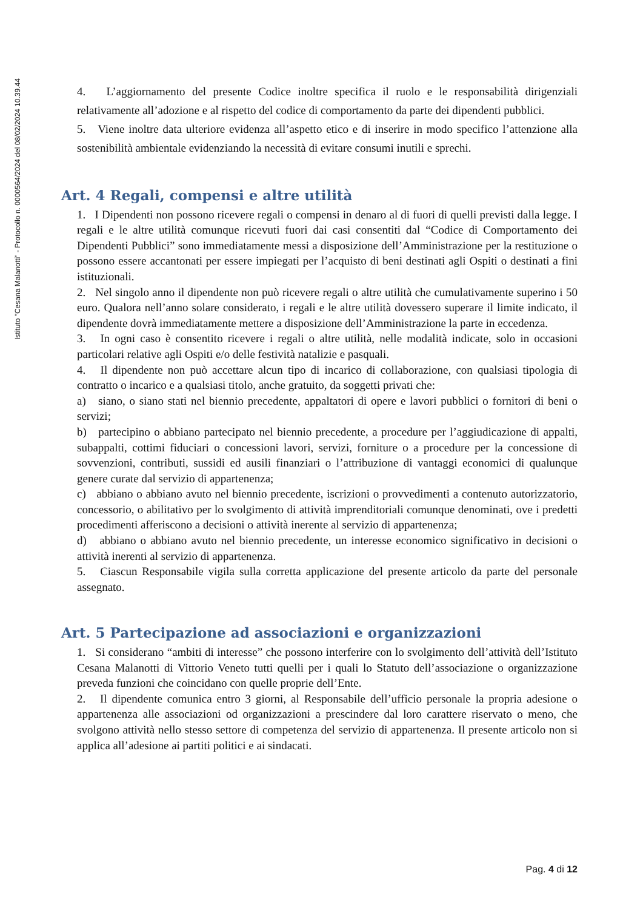Istituto "Cesana Malanotti" - Protocollo n. 0000564/2024 del 08/02/2024 10.39.44
4. L’aggiornamento del presente Codice inoltre specifica il ruolo e le responsabilità dirigenziali relativamente all’adozione e al rispetto del codice di comportamento da parte dei dipendenti pubblici.
5. Viene inoltre data ulteriore evidenza all’aspetto etico e di inserire in modo specifico l’attenzione alla sostenibilità ambientale evidenziando la necessità di evitare consumi inutili e sprechi.
Art. 4 Regali, compensi e altre utilità
1. I Dipendenti non possono ricevere regali o compensi in denaro al di fuori di quelli previsti dalla legge. I regali e le altre utilità comunque ricevuti fuori dai casi consentiti dal “Codice di Comportamento dei Dipendenti Pubblici” sono immediatamente messi a disposizione dell’Amministrazione per la restituzione o possono essere accantonati per essere impiegati per l’acquisto di beni destinati agli Ospiti o destinati a fini istituzionali.
2. Nel singolo anno il dipendente non può ricevere regali o altre utilità che cumulativamente superino i 50 euro. Qualora nell’anno solare considerato, i regali e le altre utilità dovessero superare il limite indicato, il dipendente dovrà immediatamente mettere a disposizione dell’Amministrazione la parte in eccedenza.
3. In ogni caso è consentito ricevere i regali o altre utilità, nelle modalità indicate, solo in occasioni particolari relative agli Ospiti e/o delle festività natalizie e pasquali.
4. Il dipendente non può accettare alcun tipo di incarico di collaborazione, con qualsiasi tipologia di contratto o incarico e a qualsiasi titolo, anche gratuito, da soggetti privati che:
a) siano, o siano stati nel biennio precedente, appaltatori di opere e lavori pubblici o fornitori di beni o servizi;
b) partecipino o abbiano partecipato nel biennio precedente, a procedure per l’aggiudicazione di appalti, subappalti, cottimi fiduciari o concessioni lavori, servizi, forniture o a procedure per la concessione di sovvenzioni, contributi, sussidi ed ausili finanziari o l’attribuzione di vantaggi economici di qualunque genere curate dal servizio di appartenenza;
c) abbiano o abbiano avuto nel biennio precedente, iscrizioni o provvedimenti a contenuto autorizzatorio, concessorio, o abilitativo per lo svolgimento di attività imprenditoriali comunque denominati, ove i predetti procedimenti afferiscono a decisioni o attività inerente al servizio di appartenenza;
d) abbiano o abbiano avuto nel biennio precedente, un interesse economico significativo in decisioni o attività inerenti al servizio di appartenenza.
5. Ciascun Responsabile vigila sulla corretta applicazione del presente articolo da parte del personale assegnato.
Art. 5 Partecipazione ad associazioni e organizzazioni
1. Si considerano “ambiti di interesse” che possono interferire con lo svolgimento dell’attività dell’Istituto Cesana Malanotti di Vittorio Veneto tutti quelli per i quali lo Statuto dell’associazione o organizzazione preveda funzioni che coincidano con quelle proprie dell’Ente.
2. Il dipendente comunica entro 3 giorni, al Responsabile dell’ufficio personale la propria adesione o appartenenza alle associazioni od organizzazioni a prescindere dal loro carattere riservato o meno, che svolgono attività nello stesso settore di competenza del servizio di appartenenza. Il presente articolo non si applica all’adesione ai partiti politici e ai sindacati.
Pag. 4 di 12